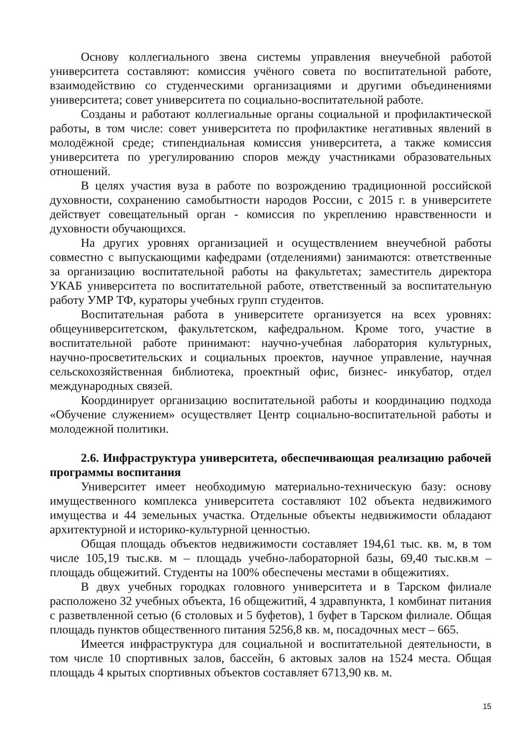Основу коллегиального звена системы управления внеучебной работой университета составляют: комиссия учёного совета по воспитательной работе, взаимодействию со студенческими организациями и другими объединениями университета; совет университета по социально-воспитательной работе.
Созданы и работают коллегиальные органы социальной и профилактической работы, в том числе: совет университета по профилактике негативных явлений в молодёжной среде; стипендиальная комиссия университета, а также комиссия университета по урегулированию споров между участниками образовательных отношений.
В целях участия вуза в работе по возрождению традиционной российской духовности, сохранению самобытности народов России, с 2015 г. в университете действует совещательный орган - комиссия по укреплению нравственности и духовности обучающихся.
На других уровнях организацией и осуществлением внеучебной работы совместно с выпускающими кафедрами (отделениями) занимаются: ответственные за организацию воспитательной работы на факультетах; заместитель директора УКАБ университета по воспитательной работе, ответственный за воспитательную работу УМР ТФ, кураторы учебных групп студентов.
Воспитательная работа в университете организуется на всех уровнях: общеуниверситетском, факультетском, кафедральном. Кроме того, участие в воспитательной работе принимают: научно-учебная лаборатория культурных, научно-просветительских и социальных проектов, научное управление, научная сельскохозяйственная библиотека, проектный офис, бизнес- инкубатор, отдел международных связей.
Координирует организацию воспитательной работы и координацию подхода «Обучение служением» осуществляет Центр социально-воспитательной работы и молодежной политики.
2.6. Инфраструктура университета, обеспечивающая реализацию рабочей программы воспитания
Университет имеет необходимую материально-техническую базу: основу имущественного комплекса университета составляют 102 объекта недвижимого имущества и 44 земельных участка. Отдельные объекты недвижимости обладают архитектурной и историко-культурной ценностью.
Общая площадь объектов недвижимости составляет 194,61 тыс. кв. м, в том числе 105,19 тыс.кв. м – площадь учебно-лабораторной базы, 69,40 тыс.кв.м – площадь общежитий. Студенты на 100% обеспечены местами в общежитиях.
В двух учебных городках головного университета и в Тарском филиале расположено 32 учебных объекта, 16 общежитий, 4 здравпункта, 1 комбинат питания с разветвленной сетью (6 столовых и 5 буфетов), 1 буфет в Тарском филиале. Общая площадь пунктов общественного питания 5256,8 кв. м, посадочных мест – 665.
Имеется инфраструктура для социальной и воспитательной деятельности, в том числе 10 спортивных залов, бассейн, 6 актовых залов на 1524 места. Общая площадь 4 крытых спортивных объектов составляет 6713,90 кв. м.
15